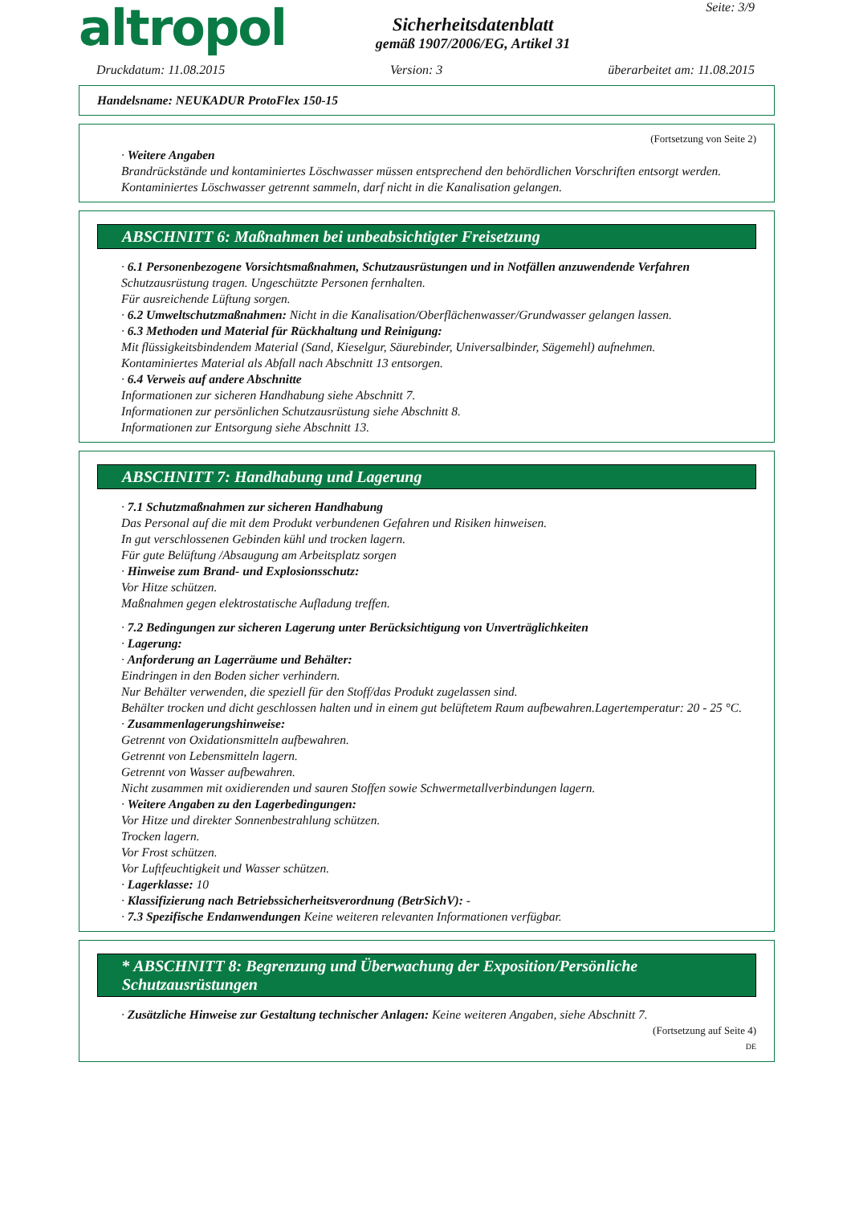altropol
Sicherheitsdatenblatt
gemäß 1907/2006/EG, Artikel 31
Seite: 3/9
Druckdatum: 11.08.2015 Version: 3 überarbeitet am: 11.08.2015
Handelsname: NEUKADUR ProtoFlex 150-15
(Fortsetzung von Seite 2)
· Weitere Angaben
Brandrückstände und kontaminiertes Löschwasser müssen entsprechend den behördlichen Vorschriften entsorgt werden.
Kontaminiertes Löschwasser getrennt sammeln, darf nicht in die Kanalisation gelangen.
ABSCHNITT 6: Maßnahmen bei unbeabsichtigter Freisetzung
· 6.1 Personenbezogene Vorsichtsmaßnahmen, Schutzausrüstungen und in Notfällen anzuwendende Verfahren
Schutzausrüstung tragen. Ungeschützte Personen fernhalten.
Für ausreichende Lüftung sorgen.
· 6.2 Umweltschutzmaßnahmen: Nicht in die Kanalisation/Oberflächenwasser/Grundwasser gelangen lassen.
· 6.3 Methoden und Material für Rückhaltung und Reinigung:
Mit flüssigkeitsbindendem Material (Sand, Kieselgur, Säurebinder, Universalbinder, Sägemehl) aufnehmen.
Kontaminiertes Material als Abfall nach Abschnitt 13 entsorgen.
· 6.4 Verweis auf andere Abschnitte
Informationen zur sicheren Handhabung siehe Abschnitt 7.
Informationen zur persönlichen Schutzausrüstung siehe Abschnitt 8.
Informationen zur Entsorgung siehe Abschnitt 13.
ABSCHNITT 7: Handhabung und Lagerung
· 7.1 Schutzmaßnahmen zur sicheren Handhabung
Das Personal auf die mit dem Produkt verbundenen Gefahren und Risiken hinweisen.
In gut verschlossenen Gebinden kühl und trocken lagern.
Für gute Belüftung /Absaugung am Arbeitsplatz sorgen
· Hinweise zum Brand- und Explosionsschutz:
Vor Hitze schützen.
Maßnahmen gegen elektrostatische Aufladung treffen.
· 7.2 Bedingungen zur sicheren Lagerung unter Berücksichtigung von Unverträglichkeiten
· Lagerung:
· Anforderung an Lagerräume und Behälter:
Eindringen in den Boden sicher verhindern.
Nur Behälter verwenden, die speziell für den Stoff/das Produkt zugelassen sind.
Behälter trocken und dicht geschlossen halten und in einem gut belüftetem Raum aufbewahren.Lagertemperatur: 20 - 25 °C.
· Zusammenlagerungshinweise:
Getrennt von Oxidationsmitteln aufbewahren.
Getrennt von Lebensmitteln lagern.
Getrennt von Wasser aufbewahren.
Nicht zusammen mit oxidierenden und sauren Stoffen sowie Schwermetallverbindungen lagern.
· Weitere Angaben zu den Lagerbedingungen:
Vor Hitze und direkter Sonnenbestrahlung schützen.
Trocken lagern.
Vor Frost schützen.
Vor Luftfeuchtigkeit und Wasser schützen.
· Lagerklasse: 10
· Klassifizierung nach Betriebssicherheitsverordnung (BetrSichV): -
· 7.3 Spezifische Endanwendungen Keine weiteren relevanten Informationen verfügbar.
* ABSCHNITT 8: Begrenzung und Überwachung der Exposition/Persönliche Schutzausrüstungen
· Zusätzliche Hinweise zur Gestaltung technischer Anlagen: Keine weiteren Angaben, siehe Abschnitt 7.
(Fortsetzung auf Seite 4)
DE